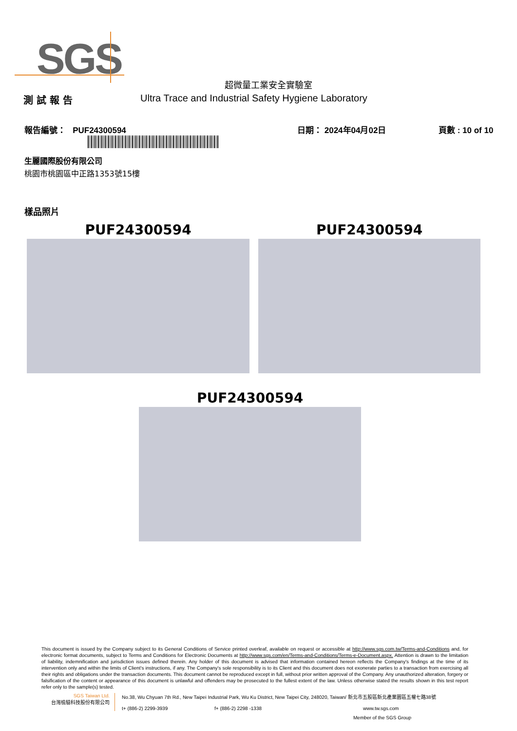SGS
超微量工業安全實驗室
測 試 報 告 Ultra Trace and Industrial Safety Hygiene Laboratory
報告編號： PUF24300594 日期： 2024年04月02日 頁數 : 10 of 10
生麗國際股份有限公司
桃園市桃園區中正路1353號15樓
樣品照片
PUF24300594 PUF24300594
PUF24300594
This document is issued by the Company subject to its General Conditions of Service printed overleaf, available on request or accessible at http://www.sgs.com.tw/Terms-and-Conditions and, for electronic format documents, subject to Terms and Conditions for Electronic Documents at http://www.sgs.com/en/Terms-and-Conditions/Terms-e-Document.aspx. Attention is drawn to the limitation of liability, indemnification and jurisdiction issues defined therein. Any holder of this document is advised that information contained hereon reflects the Company's findings at the time of its intervention only and within the limits of Client's instructions, if any. The Company's sole responsibility is to its Client and this document does not exonerate parties to a transaction from exercising all their rights and obligations under the transaction documents. This document cannot be reproduced except in full, without prior written approval of the Company. Any unauthorized alteration, forgery or falsification of the content or appearance of this document is unlawful and offenders may be prosecuted to the fullest extent of the law. Unless otherwise stated the results shown in this test report refer only to the sample(s) tested.
SGS Taiwan Ltd.
台灣檢驗科技股份有限公司
No.38, Wu Chyuan 7th Rd., New Taipei Industrial Park, Wu Ku District, New Taipei City, 248020, Taiwan/ 新北市五股區新北產業園區五權七路38號
t+ (886-2) 2299-3939 f+ (886-2) 2298 -1338 www.tw.sgs.com
Member of the SGS Group